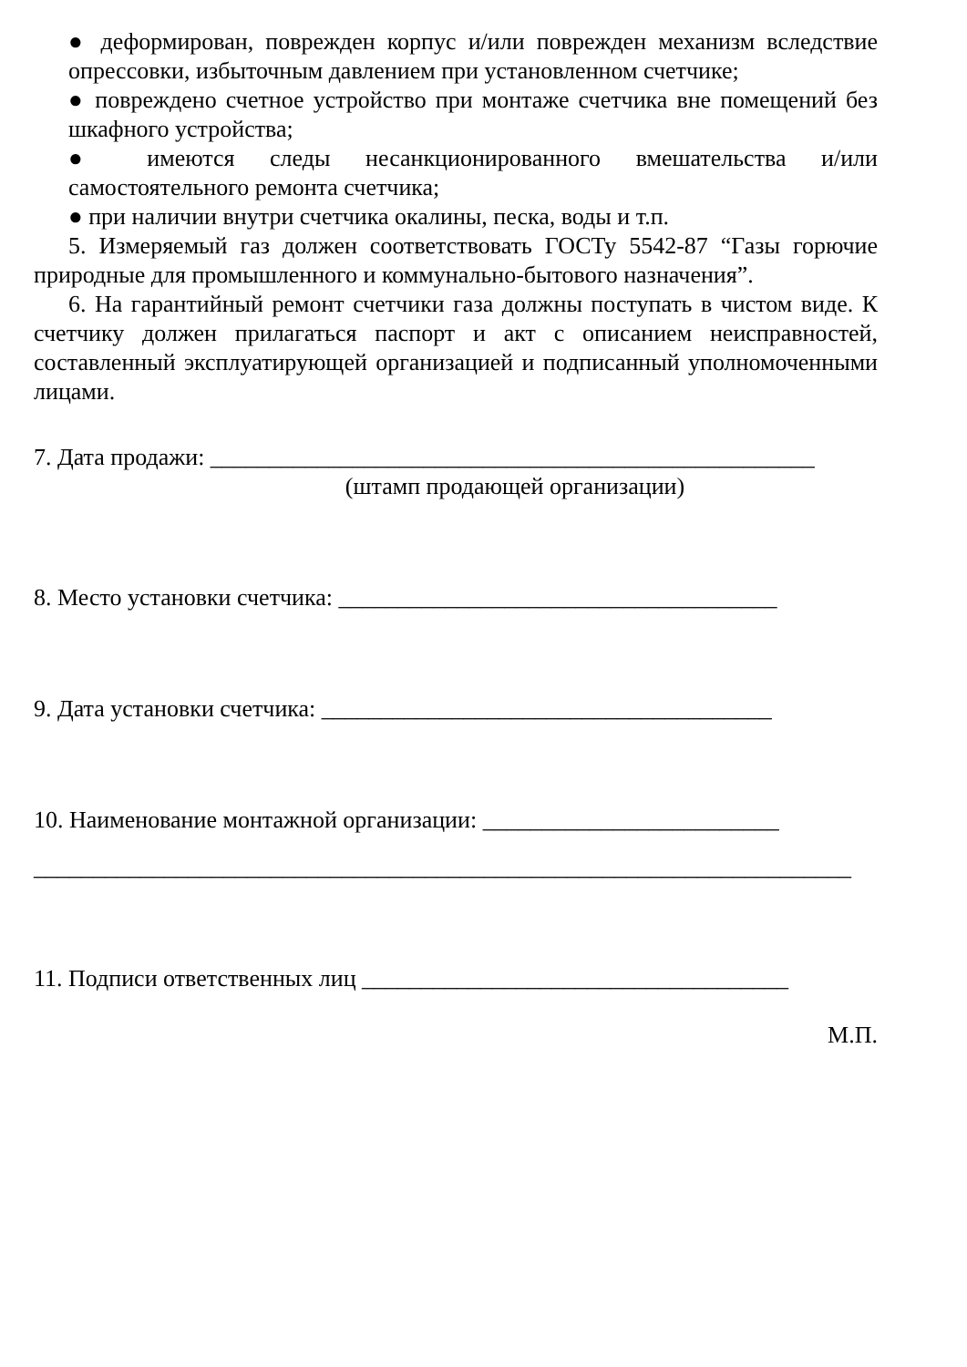● деформирован, поврежден корпус и/или поврежден механизм вследствие опрессовки, избыточным давлением при установленном счетчике;
● повреждено счетное устройство при монтаже счетчика вне помещений без шкафного устройства;
● имеются следы несанкционированного вмешательства и/или самостоятельного ремонта счетчика;
● при наличии внутри счетчика окалины, песка, воды и т.п.
5. Измеряемый газ должен соответствовать ГОСТу 5542-87 “Газы горючие природные для промышленного и коммунально-бытового назначения”.
6. На гарантийный ремонт счетчики газа должны поступать в чистом виде. К счетчику должен прилагаться паспорт и акт с описанием неисправностей, составленный эксплуатирующей организацией и подписанный уполномоченными лицами.
7. Дата продажи: ___________________________________________________
(штамп продающей организации)
8. Место установки счетчика: _____________________________________
9. Дата установки счетчика: ______________________________________
10. Наименование монтажной организации: _________________________
_____________________________________________________________________
11. Подписи ответственных лиц ____________________________________
М.П.